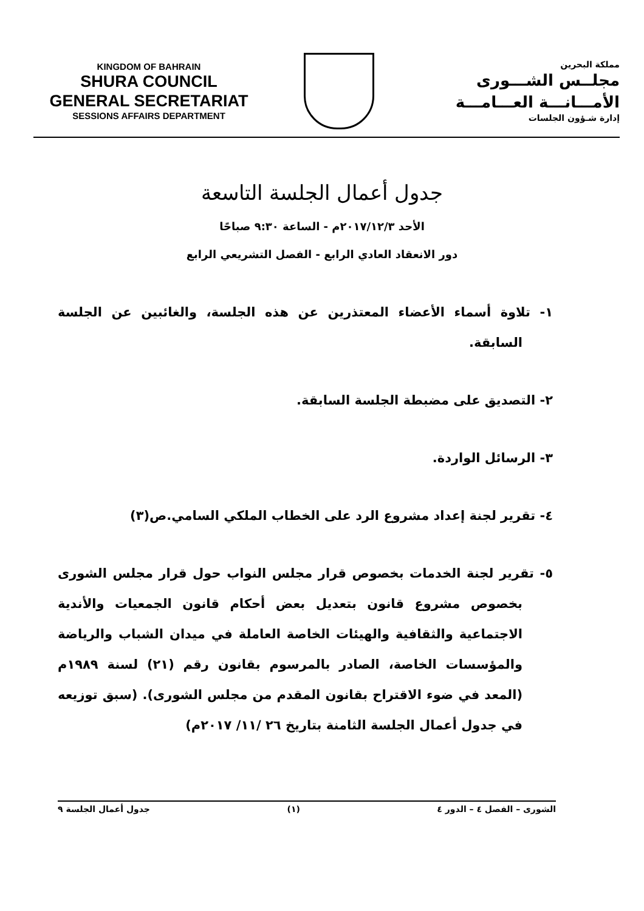KINGDOM OF BAHRAIN
SHURA COUNCIL
GENERAL SECRETARIAT
SESSIONS AFFAIRS DEPARTMENT
مملكة البحرين
مجلــس الشـــورى
الأمـــانـــة العـــامـــة
إدارة شـؤون الجلسات
جدول أعمال الجلسة التاسعة
الأحد ٢٠١٧/١٢/٣م - الساعة ٩:٣٠ صباحًا
دور الانعقاد العادي الرابع - الفصل التشريعي الرابع
١- تلاوة أسماء الأعضاء المعتذرين عن هذه الجلسة، والغائبين عن الجلسة السابقة.
٢- التصديق على مضبطة الجلسة السابقة.
٣- الرسائل الواردة.
٤- تقرير لجنة إعداد مشروع الرد على الخطاب الملكي السامي.ص(٣)
٥- تقرير لجنة الخدمات بخصوص قرار مجلس النواب حول قرار مجلس الشورى بخصوص مشروع قانون بتعديل بعض أحكام قانون الجمعيات والأندية الاجتماعية والثقافية والهيئات الخاصة العاملة في ميدان الشباب والرياضة والمؤسسات الخاصة، الصادر بالمرسوم بقانون رقم (٢١) لسنة ١٩٨٩م (المعد في ضوء الاقتراح بقانون المقدم من مجلس الشورى). (سبق توزيعه في جدول أعمال الجلسة الثامنة بتاريخ ٢٦ /١١/ ٢٠١٧م)
الشورى – الفصل ٤ – الدور ٤ (١) جدول أعمال الجلسة ٩